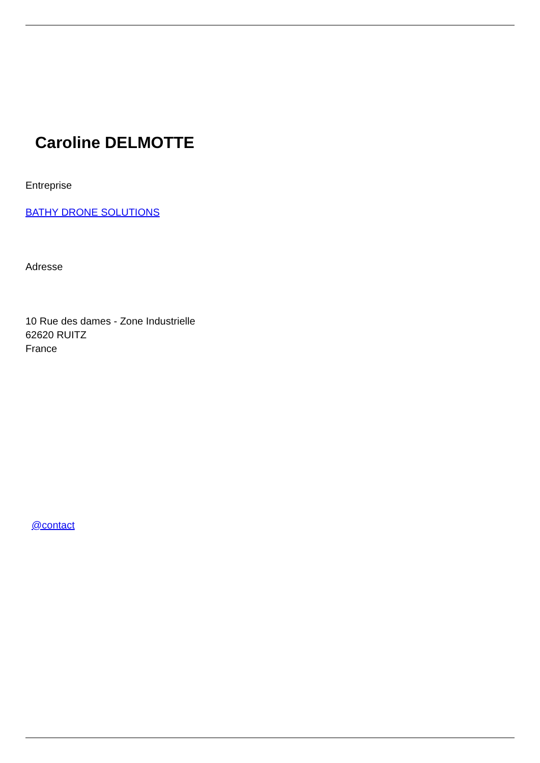Caroline DELMOTTE
Entreprise
BATHY DRONE SOLUTIONS
Adresse
10 Rue des dames - Zone Industrielle
62620 RUITZ
France
@contact